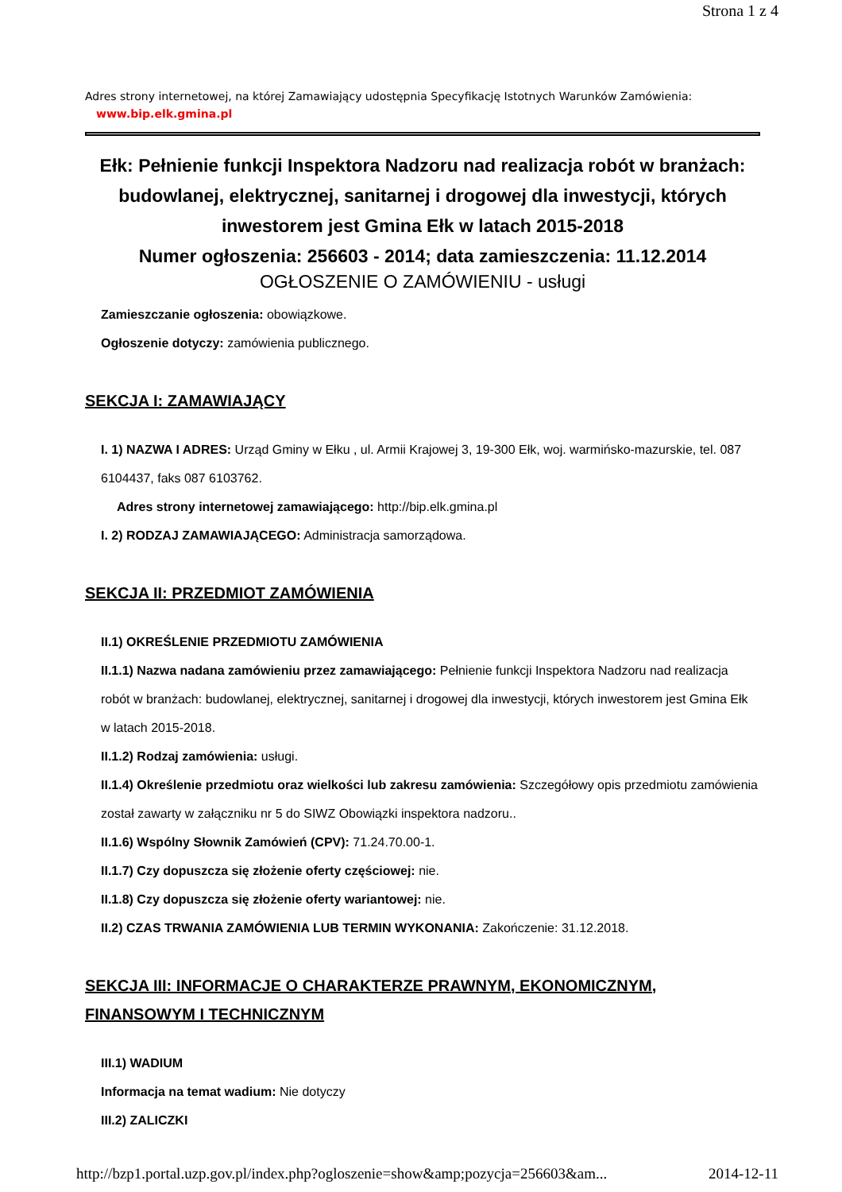Strona 1 z 4
Adres strony internetowej, na której Zamawiający udostępnia Specyfikację Istotnych Warunków Zamówienia:
www.bip.elk.gmina.pl
Ełk: Pełnienie funkcji Inspektora Nadzoru nad realizacja robót w branżach: budowlanej, elektrycznej, sanitarnej i drogowej dla inwestycji, których inwestorem jest Gmina Ełk w latach 2015-2018
Numer ogłoszenia: 256603 - 2014; data zamieszczenia: 11.12.2014
OGŁOSZENIE O ZAMÓWIENIU - usługi
Zamieszczanie ogłoszenia: obowiązkowe.
Ogłoszenie dotyczy: zamówienia publicznego.
SEKCJA I: ZAMAWIAJĄCY
I. 1) NAZWA I ADRES: Urząd Gminy w Ełku , ul. Armii Krajowej 3, 19-300 Ełk, woj. warmińsko-mazurskie, tel. 087 6104437, faks 087 6103762.
Adres strony internetowej zamawiającego: http://bip.elk.gmina.pl
I. 2) RODZAJ ZAMAWIAJĄCEGO: Administracja samorządowa.
SEKCJA II: PRZEDMIOT ZAMÓWIENIA
II.1) OKREŚLENIE PRZEDMIOTU ZAMÓWIENIA
II.1.1) Nazwa nadana zamówieniu przez zamawiającego: Pełnienie funkcji Inspektora Nadzoru nad realizacja robót w branżach: budowlanej, elektrycznej, sanitarnej i drogowej dla inwestycji, których inwestorem jest Gmina Ełk w latach 2015-2018.
II.1.2) Rodzaj zamówienia: usługi.
II.1.4) Określenie przedmiotu oraz wielkości lub zakresu zamówienia: Szczegółowy opis przedmiotu zamówienia został zawarty w załączniku nr 5 do SIWZ Obowiązki inspektora nadzoru..
II.1.6) Wspólny Słownik Zamówień (CPV): 71.24.70.00-1.
II.1.7) Czy dopuszcza się złożenie oferty częściowej: nie.
II.1.8) Czy dopuszcza się złożenie oferty wariantowej: nie.
II.2) CZAS TRWANIA ZAMÓWIENIA LUB TERMIN WYKONANIA: Zakończenie: 31.12.2018.
SEKCJA III: INFORMACJE O CHARAKTERZE PRAWNYM, EKONOMICZNYM, FINANSOWYM I TECHNICZNYM
III.1) WADIUM
Informacja na temat wadium: Nie dotyczy
III.2) ZALICZKI
http://bzp1.portal.uzp.gov.pl/index.php?ogloszenie=show&amp;pozycja=256603&am... 2014-12-11